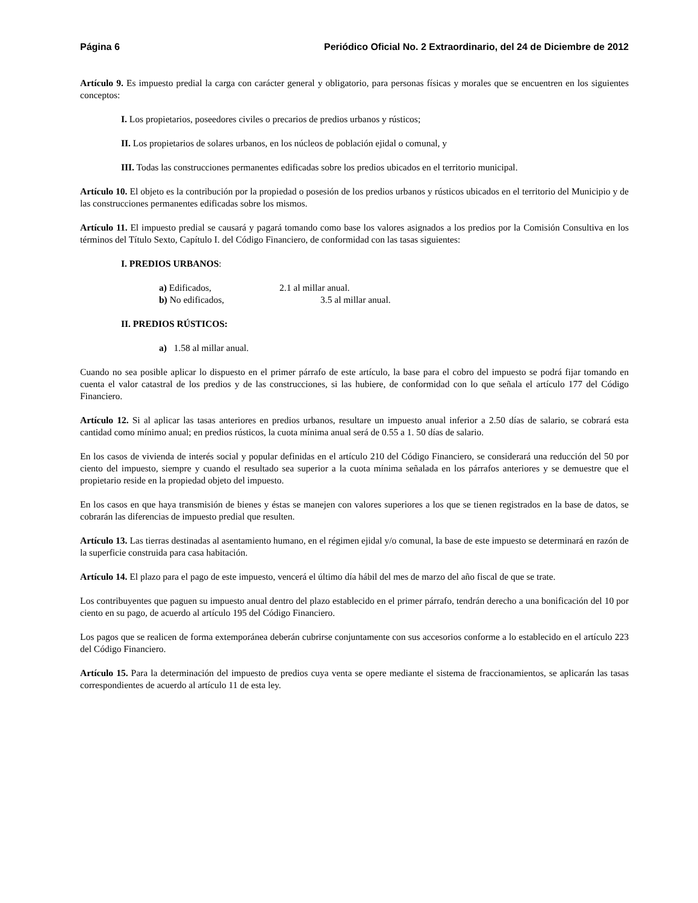Página 6 Periódico Oficial No. 2 Extraordinario, del 24 de Diciembre de 2012
Artículo 9. Es impuesto predial la carga con carácter general y obligatorio, para personas físicas y morales que se encuentren en los siguientes conceptos:
I. Los propietarios, poseedores civiles o precarios de predios urbanos y rústicos;
II. Los propietarios de solares urbanos, en los núcleos de población ejidal o comunal, y
III. Todas las construcciones permanentes edificadas sobre los predios ubicados en el territorio municipal.
Artículo 10. El objeto es la contribución por la propiedad o posesión de los predios urbanos y rústicos ubicados en el territorio del Municipio y de las construcciones permanentes edificadas sobre los mismos.
Artículo 11. El impuesto predial se causará y pagará tomando como base los valores asignados a los predios por la Comisión Consultiva en los términos del Título Sexto, Capítulo I. del Código Financiero, de conformidad con las tasas siguientes:
I. PREDIOS URBANOS:
a) Edificados, 2.1 al millar anual.
b) No edificados, 3.5 al millar anual.
II. PREDIOS RÚSTICOS:
a) 1.58 al millar anual.
Cuando no sea posible aplicar lo dispuesto en el primer párrafo de este artículo, la base para el cobro del impuesto se podrá fijar tomando en cuenta el valor catastral de los predios y de las construcciones, si las hubiere, de conformidad con lo que señala el artículo 177 del Código Financiero.
Artículo 12. Si al aplicar las tasas anteriores en predios urbanos, resultare un impuesto anual inferior a 2.50 días de salario, se cobrará esta cantidad como mínimo anual; en predios rústicos, la cuota mínima anual será de 0.55 a 1. 50 días de salario.
En los casos de vivienda de interés social y popular definidas en el artículo 210 del Código Financiero, se considerará una reducción del 50 por ciento del impuesto, siempre y cuando el resultado sea superior a la cuota mínima señalada en los párrafos anteriores y se demuestre que el propietario reside en la propiedad objeto del impuesto.
En los casos en que haya transmisión de bienes y éstas se manejen con valores superiores a los que se tienen registrados en la base de datos, se cobrarán las diferencias de impuesto predial que resulten.
Artículo 13. Las tierras destinadas al asentamiento humano, en el régimen ejidal y/o comunal, la base de este impuesto se determinará en razón de la superficie construida para casa habitación.
Artículo 14. El plazo para el pago de este impuesto, vencerá el último día hábil del mes de marzo del año fiscal de que se trate.
Los contribuyentes que paguen su impuesto anual dentro del plazo establecido en el primer párrafo, tendrán derecho a una bonificación del 10 por ciento en su pago, de acuerdo al artículo 195 del Código Financiero.
Los pagos que se realicen de forma extemporánea deberán cubrirse conjuntamente con sus accesorios conforme a lo establecido en el artículo 223 del Código Financiero.
Artículo 15. Para la determinación del impuesto de predios cuya venta se opere mediante el sistema de fraccionamientos, se aplicarán las tasas correspondientes de acuerdo al artículo 11 de esta ley.